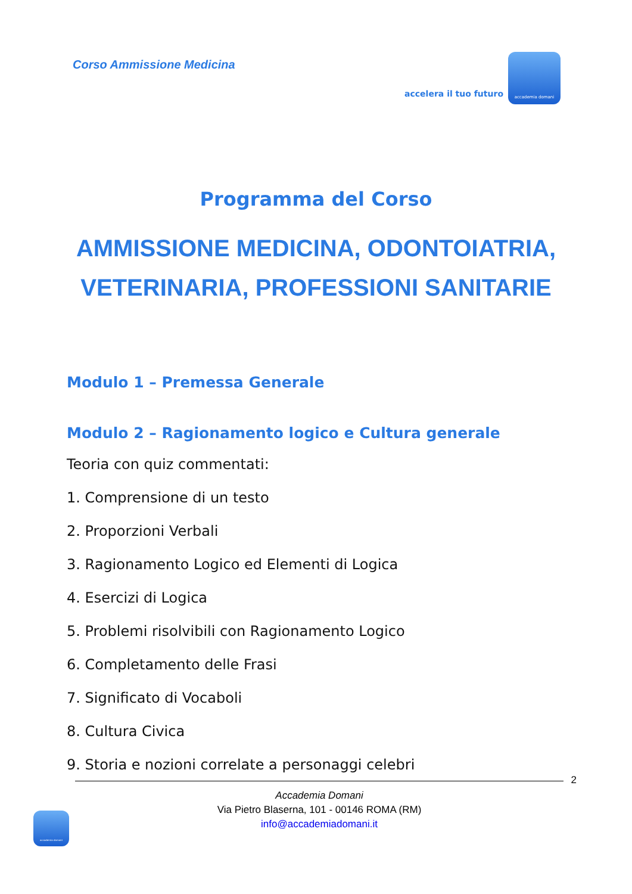Corso Ammissione Medicina
accelera il tuo futuro
accademia domani
Programma del Corso
AMMISSIONE MEDICINA, ODONTOIATRIA,
VETERINARIA, PROFESSIONI SANITARIE
Modulo 1 – Premessa Generale
Modulo 2 – Ragionamento logico e Cultura generale
Teoria con quiz commentati:
1. Comprensione di un testo
2. Proporzioni Verbali
3. Ragionamento Logico ed Elementi di Logica
4. Esercizi di Logica
5. Problemi risolvibili con Ragionamento Logico
6. Completamento delle Frasi
7. Significato di Vocaboli
8. Cultura Civica
9. Storia e nozioni correlate a personaggi celebri
2
Accademia Domani
Via Pietro Blaserna, 101 - 00146 ROMA (RM)
info@accademiadomani.it
accademia domani